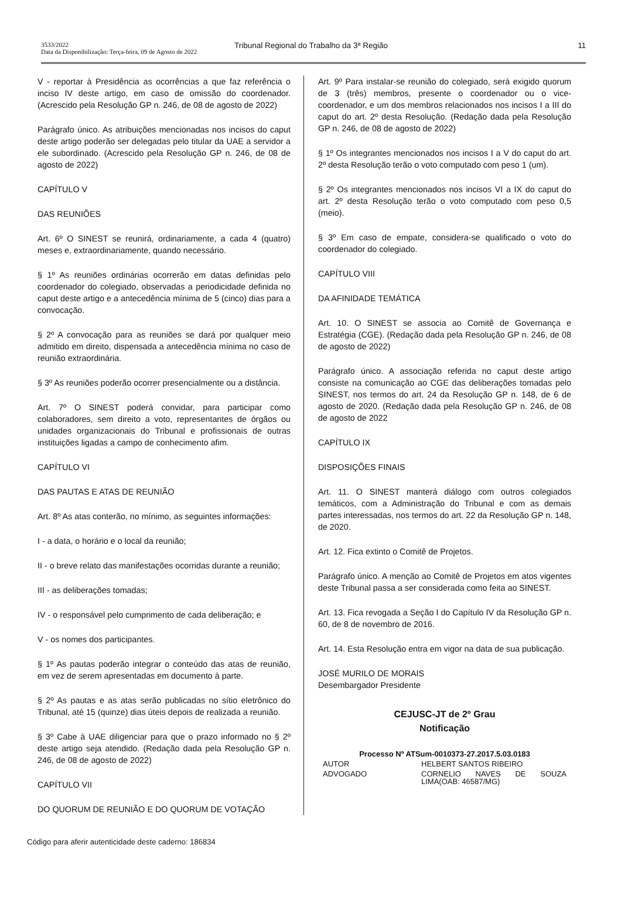3533/2022
Data da Disponibilização: Terça-feira, 09 de Agosto de 2022
Tribunal Regional do Trabalho da 3ª Região
11
V - reportar à Presidência as ocorrências a que faz referência o inciso IV deste artigo, em caso de omissão do coordenador. (Acrescido pela Resolução GP n. 246, de 08 de agosto de 2022)
Parágrafo único. As atribuições mencionadas nos incisos do caput deste artigo poderão ser delegadas pelo titular da UAE a servidor a ele subordinado. (Acrescido pela Resolução GP n. 246, de 08 de agosto de 2022)
CAPÍTULO V
DAS REUNIÕES
Art. 6º O SINEST se reunirá, ordinariamente, a cada 4 (quatro) meses e, extraordinariamente, quando necessário.
§ 1º As reuniões ordinárias ocorrerão em datas definidas pelo coordenador do colegiado, observadas a periodicidade definida no caput deste artigo e a antecedência mínima de 5 (cinco) dias para a convocação.
§ 2º A convocação para as reuniões se dará por qualquer meio admitido em direito, dispensada a antecedência mínima no caso de reunião extraordinária.
§ 3º As reuniões poderão ocorrer presencialmente ou a distância.
Art. 7º O SINEST poderá convidar, para participar como colaboradores, sem direito a voto, representantes de órgãos ou unidades organizacionais do Tribunal e profissionais de outras instituições ligadas a campo de conhecimento afim.
CAPÍTULO VI
DAS PAUTAS E ATAS DE REUNIÃO
Art. 8º As atas conterão, no mínimo, as seguintes informações:
I - a data, o horário e o local da reunião;
II - o breve relato das manifestações ocorridas durante a reunião;
III - as deliberações tomadas;
IV - o responsável pelo cumprimento de cada deliberação; e
V - os nomes dos participantes.
§ 1º As pautas poderão integrar o conteúdo das atas de reunião, em vez de serem apresentadas em documento à parte.
§ 2º As pautas e as atas serão publicadas no sítio eletrônico do Tribunal, até 15 (quinze) dias úteis depois de realizada a reunião.
§ 3º Cabe à UAE diligenciar para que o prazo informado no § 2º deste artigo seja atendido. (Redação dada pela Resolução GP n. 246, de 08 de agosto de 2022)
CAPÍTULO VII
DO QUORUM DE REUNIÃO E DO QUORUM DE VOTAÇÃO
Art. 9º Para instalar-se reunião do colegiado, será exigido quorum de 3 (três) membros, presente o coordenador ou o vice-coordenador, e um dos membros relacionados nos incisos I a III do caput do art. 2º desta Resolução. (Redação dada pela Resolução GP n. 246, de 08 de agosto de 2022)
§ 1º Os integrantes mencionados nos incisos I a V do caput do art. 2º desta Resolução terão o voto computado com peso 1 (um).
§ 2º Os integrantes mencionados nos incisos VI a IX do caput do art. 2º desta Resolução terão o voto computado com peso 0,5 (meio).
§ 3º Em caso de empate, considera-se qualificado o voto do coordenador do colegiado.
CAPÍTULO VIII
DA AFINIDADE TEMÁTICA
Art. 10. O SINEST se associa ao Comitê de Governança e Estratégia (CGE). (Redação dada pela Resolução GP n. 246, de 08 de agosto de 2022)
Parágrafo único. A associação referida no caput deste artigo consiste na comunicação ao CGE das deliberações tomadas pelo SINEST, nos termos do art. 24 da Resolução GP n. 148, de 6 de agosto de 2020. (Redação dada pela Resolução GP n. 246, de 08 de agosto de 2022
CAPÍTULO IX
DISPOSIÇÕES FINAIS
Art. 11. O SINEST manterá diálogo com outros colegiados temáticos, com a Administração do Tribunal e com as demais partes interessadas, nos termos do art. 22 da Resolução GP n. 148, de 2020.
Art. 12. Fica extinto o Comitê de Projetos.
Parágrafo único. A menção ao Comitê de Projetos em atos vigentes deste Tribunal passa a ser considerada como feita ao SINEST.
Art. 13. Fica revogada a Seção I do Capítulo IV da Resolução GP n. 60, de 8 de novembro de 2016.
Art. 14. Esta Resolução entra em vigor na data de sua publicação.
JOSÉ MURILO DE MORAIS
Desembargador Presidente
CEJUSC-JT de 2º Grau
Notificação
Processo Nº ATSum-0010373-27.2017.5.03.0183
| AUTOR | HELBERT SANTOS RIBEIRO |
| ADVOGADO | CORNELIO NAVES DE SOUZA LIMA(OAB: 46587/MG) |
Código para aferir autenticidade deste caderno: 186834